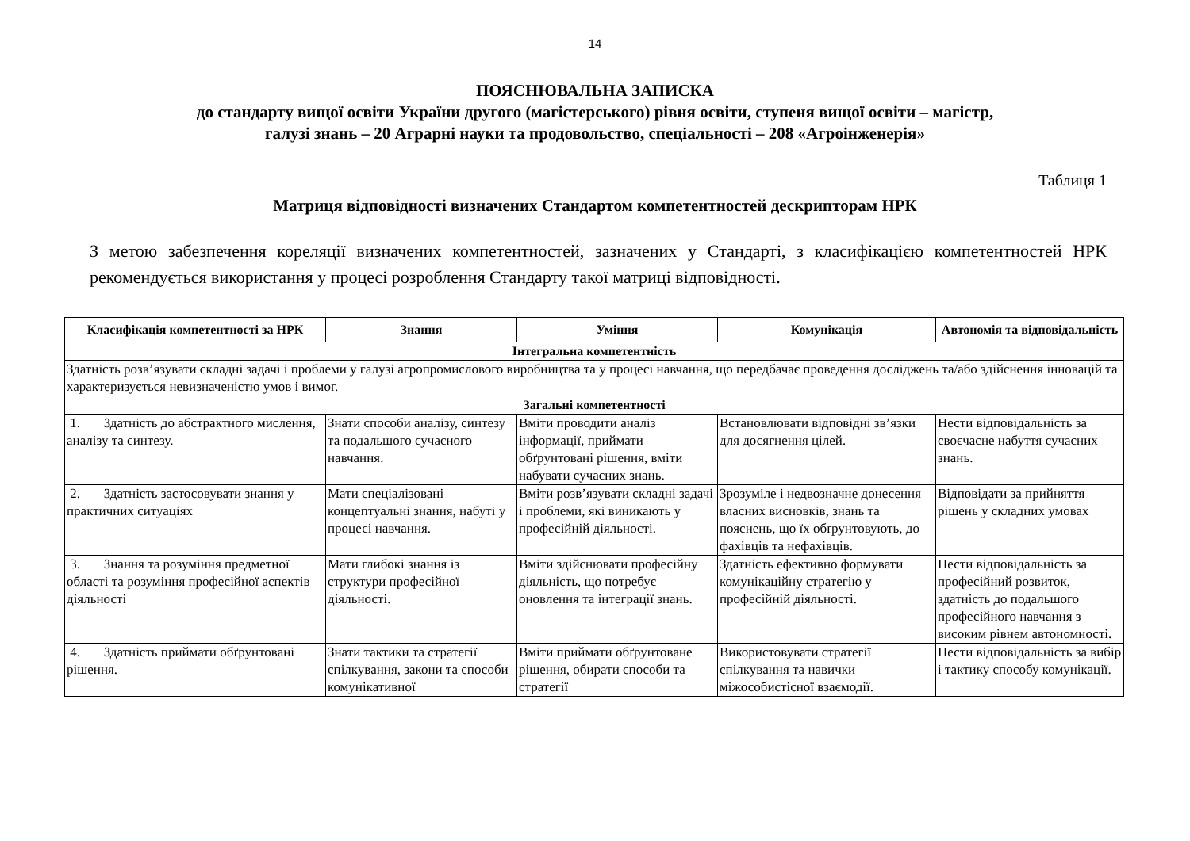14
ПОЯСНЮВАЛЬНА ЗАПИСКА
до стандарту вищої освіти України другого (магістерського) рівня освіти, ступеня вищої освіти – магістр,
галузі знань – 20 Аграрні науки та продовольство, спеціальності – 208 «Агроінженерія»
Таблиця 1
Матриця відповідності визначених Стандартом компетентностей дескрипторам НРК
З метою забезпечення кореляції визначених компетентностей, зазначених у Стандарті, з класифікацією компетентностей НРК рекомендується використання у процесі розроблення Стандарту такої матриці відповідності.
| Класифікація компетентності за НРК | Знання | Уміння | Комунікація | Автономія та відповідальність |
| --- | --- | --- | --- | --- |
| Інтегральна компетентність | | | | |
| Здатність розв’язувати складні задачі і проблеми у галузі агропромислового виробництва та у процесі навчання, що передбачає проведення досліджень та/або здійснення інновацій та характеризується невизначеністю умов і вимог. | | | | |
| Загальні компетентності | | | | |
| 1. Здатність до абстрактного мислення, аналізу та синтезу. | Знати способи аналізу, синтезу та подальшого сучасного навчання. | Вміти проводити аналіз інформації, приймати обґрунтовані рішення, вміти набувати сучасних знань. | Встановлювати відповідні зв’язки для досягнення цілей. | Нести відповідальність за своєчасне набуття сучасних знань. |
| 2. Здатність застосовувати знання у практичних ситуаціях | Мати спеціалізовані концептуальні знання, набуті у процесі навчання. | Вміти розв’язувати складні задачі і проблеми, які виникають у професійній діяльності. | Зрозуміле і недвозначне донесення власних висновків, знань та пояснень, що їх обґрунтовують, до фахівців та нефахівців. | Відповідати за прийняття рішень у складних умовах |
| 3. Знання та розуміння предметної області та розуміння професійної аспектів діяльності | Мати глибокі знання із структури професійної діяльності. | Вміти здійснювати професійну діяльність, що потребує оновлення та інтеграції знань. | Здатність ефективно формувати комунікаційну стратегію у професійній діяльності. | Нести відповідальність за професійний розвиток, здатність до подальшого професійного навчання з високим рівнем автономності. |
| 4. Здатність приймати обґрунтовані рішення. | Знати тактики та стратегії спілкування, закони та способи комунікативної | Вміти приймати обґрунтоване рішення, обирати способи та стратегії | Використовувати стратегії спілкування та навички міжособистісної взаємодії. | Нести відповідальність за вибір і тактику способу комунікації. |